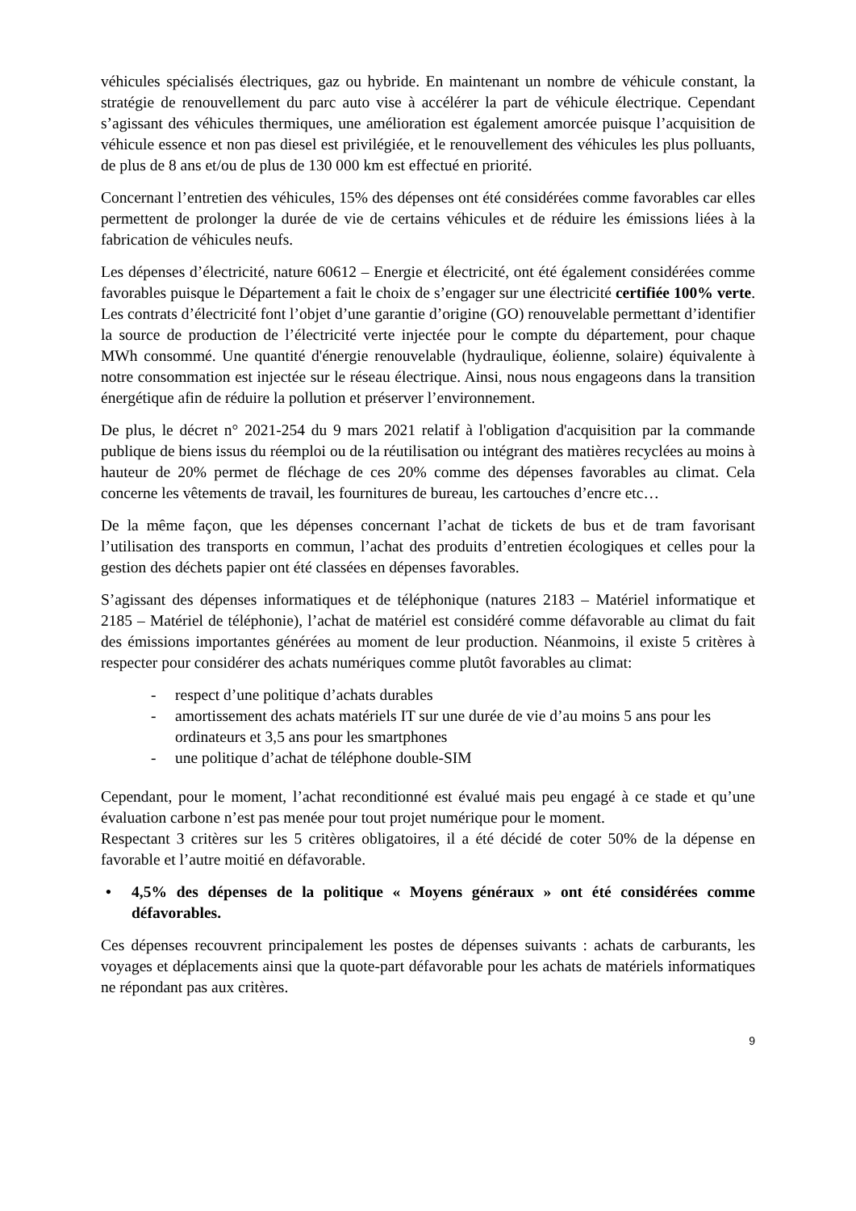véhicules spécialisés électriques, gaz ou hybride. En maintenant un nombre de véhicule constant, la stratégie de renouvellement du parc auto vise à accélérer la part de véhicule électrique. Cependant s’agissant des véhicules thermiques, une amélioration est également amorcée puisque l’acquisition de véhicule essence et non pas diesel est privilégiée, et le renouvellement des véhicules les plus polluants, de plus de 8 ans et/ou de plus de 130 000 km est effectué en priorité.
Concernant l’entretien des véhicules, 15% des dépenses ont été considérées comme favorables car elles permettent de prolonger la durée de vie de certains véhicules et de réduire les émissions liées à la fabrication de véhicules neufs.
Les dépenses d’électricité, nature 60612 – Energie et électricité, ont été également considérées comme favorables puisque le Département a fait le choix de s’engager sur une électricité certifiée 100% verte. Les contrats d’électricité font l’objet d’une garantie d’origine (GO) renouvelable permettant d’identifier la source de production de l’électricité verte injectée pour le compte du département, pour chaque MWh consommé. Une quantité d'énergie renouvelable (hydraulique, éolienne, solaire) équivalente à notre consommation est injectée sur le réseau électrique. Ainsi, nous nous engageons dans la transition énergétique afin de réduire la pollution et préserver l’environnement.
De plus, le décret n° 2021-254 du 9 mars 2021 relatif à l'obligation d'acquisition par la commande publique de biens issus du réemploi ou de la réutilisation ou intégrant des matières recyclées au moins à hauteur de 20% permet de fléchage de ces 20% comme des dépenses favorables au climat. Cela concerne les vêtements de travail, les fournitures de bureau, les cartouches d’encre etc…
De la même façon, que les dépenses concernant l’achat de tickets de bus et de tram favorisant l’utilisation des transports en commun, l’achat des produits d’entretien écologiques et celles pour la gestion des déchets papier ont été classées en dépenses favorables.
S’agissant des dépenses informatiques et de téléphonique (natures 2183 – Matériel informatique et 2185 – Matériel de téléphonie), l’achat de matériel est considéré comme défavorable au climat du fait des émissions importantes générées au moment de leur production. Néanmoins, il existe 5 critères à respecter pour considérer des achats numériques comme plutôt favorables au climat:
- respect d’une politique d’achats durables
- amortissement des achats matériels IT sur une durée de vie d’au moins 5 ans pour les ordinateurs et 3,5 ans pour les smartphones
- une politique d’achat de téléphone double-SIM
Cependant, pour le moment, l’achat reconditionné est évalué mais peu engagé à ce stade et qu’une évaluation carbone n’est pas menée pour tout projet numérique pour le moment.
Respectant 3 critères sur les 5 critères obligatoires, il a été décidé de coter 50% de la dépense en favorable et l’autre moitié en défavorable.
• 4,5% des dépenses de la politique « Moyens généraux » ont été considérées comme défavorables.
Ces dépenses recouvrent principalement les postes de dépenses suivants : achats de carburants, les voyages et déplacements ainsi que la quote-part défavorable pour les achats de matériels informatiques ne répondant pas aux critères.
9